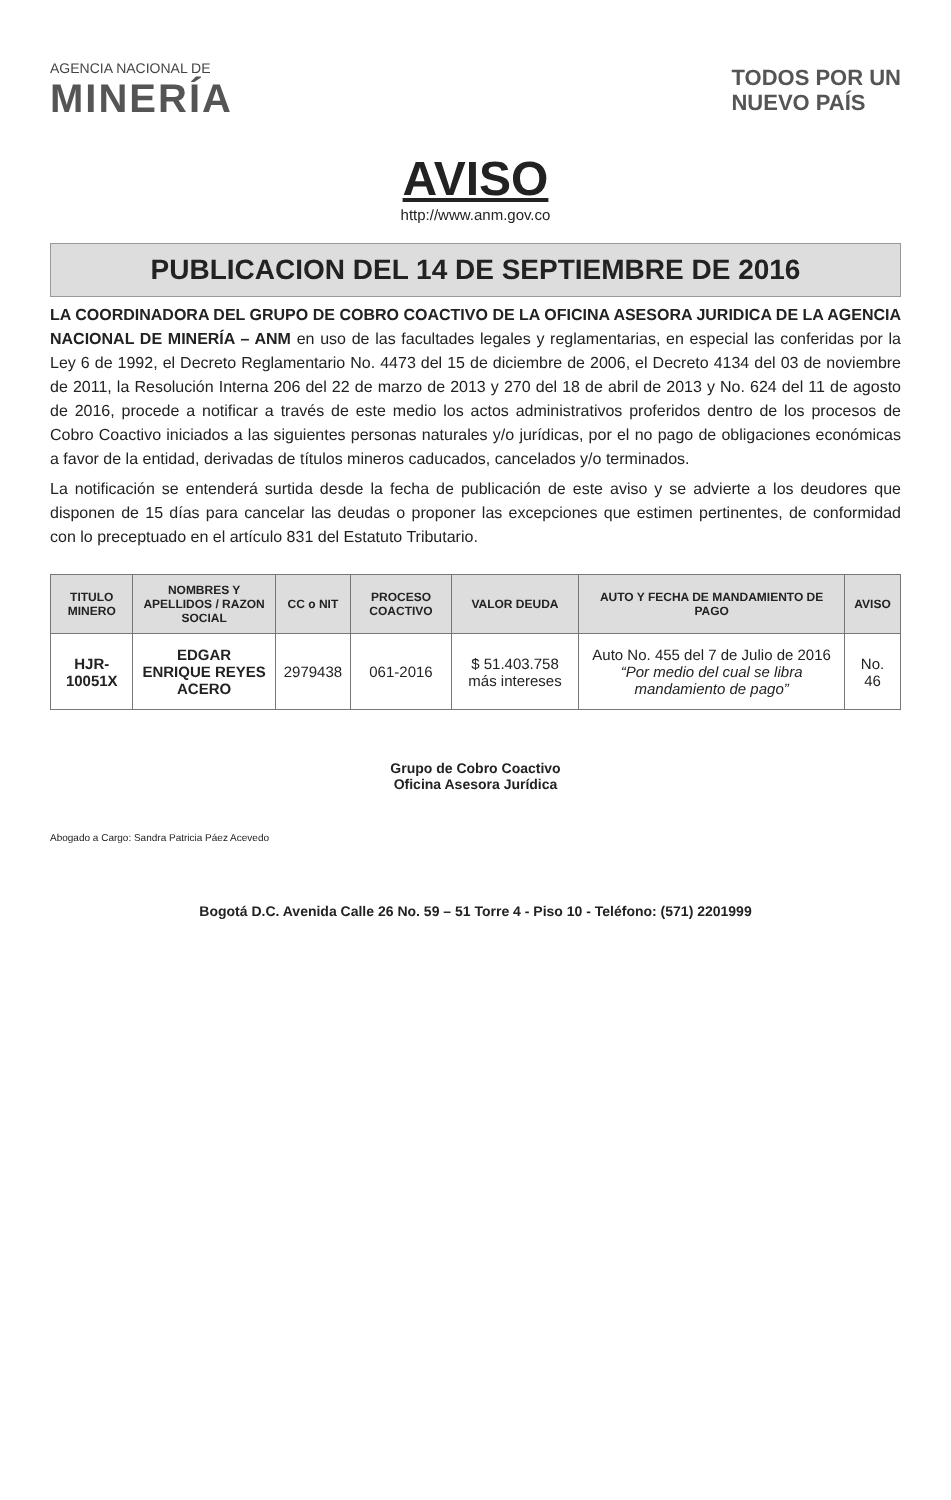AGENCIA NACIONAL DE
MINERÍA
TODOS POR UN
NUEVO PAÍS
AVISO
http://www.anm.gov.co
PUBLICACION DEL 14 DE SEPTIEMBRE DE 2016
LA COORDINADORA DEL GRUPO DE COBRO COACTIVO DE LA OFICINA ASESORA JURIDICA DE LA AGENCIA NACIONAL DE MINERÍA – ANM en uso de las facultades legales y reglamentarias, en especial las conferidas por la Ley 6 de 1992, el Decreto Reglamentario No. 4473 del 15 de diciembre de 2006, el Decreto 4134 del 03 de noviembre de 2011, la Resolución Interna 206 del 22 de marzo de 2013 y 270 del 18 de abril de 2013 y No. 624 del 11 de agosto de 2016, procede a notificar a través de este medio los actos administrativos proferidos dentro de los procesos de Cobro Coactivo iniciados a las siguientes personas naturales y/o jurídicas, por el no pago de obligaciones económicas a favor de la entidad, derivadas de títulos mineros caducados, cancelados y/o terminados.
La notificación se entenderá surtida desde la fecha de publicación de este aviso y se advierte a los deudores que disponen de 15 días para cancelar las deudas o proponer las excepciones que estimen pertinentes, de conformidad con lo preceptuado en el artículo 831 del Estatuto Tributario.
| TITULO MINERO | NOMBRES Y APELLIDOS / RAZON SOCIAL | CC o NIT | PROCESO COACTIVO | VALOR DEUDA | AUTO Y FECHA DE MANDAMIENTO DE PAGO | AVISO |
| --- | --- | --- | --- | --- | --- | --- |
| HJR-10051X | EDGAR ENRIQUE REYES ACERO | 2979438 | 061-2016 | $ 51.403.758 más intereses | Auto No. 455 del 7 de Julio de 2016 “Por medio del cual se libra mandamiento de pago” | No. 46 |
Grupo de Cobro Coactivo
Oficina Asesora Jurídica
Abogado a Cargo: Sandra Patricia Páez Acevedo
Bogotá D.C. Avenida Calle 26 No. 59 – 51 Torre 4 - Piso 10 - Teléfono: (571) 2201999